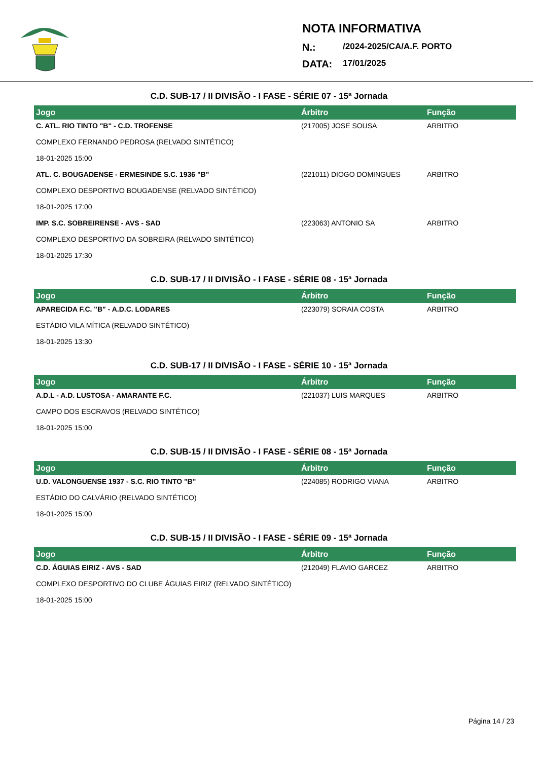NOTA INFORMATIVA
N.: /2024-2025/CA/A.F. PORTO
DATA: 17/01/2025
C.D. SUB-17 / II DIVISÃO - I FASE - SÉRIE 07 - 15ª Jornada
| Jogo | Árbitro | Função |
| --- | --- | --- |
| C. ATL. RIO TINTO "B" - C.D. TROFENSE COMPLEXO FERNANDO PEDROSA (RELVADO SINTÉTICO) 18-01-2025 15:00 | (217005) JOSE SOUSA | ARBITRO |
| ATL. C. BOUGADENSE - ERMESINDE S.C. 1936 "B" COMPLEXO DESPORTIVO BOUGADENSE (RELVADO SINTÉTICO) 18-01-2025 17:00 | (221011) DIOGO DOMINGUES | ARBITRO |
| IMP. S.C. SOBREIRENSE - AVS - SAD COMPLEXO DESPORTIVO DA SOBREIRA (RELVADO SINTÉTICO) 18-01-2025 17:30 | (223063) ANTONIO SA | ARBITRO |
C.D. SUB-17 / II DIVISÃO - I FASE - SÉRIE 08 - 15ª Jornada
| Jogo | Árbitro | Função |
| --- | --- | --- |
| APARECIDA F.C. "B" - A.D.C. LODARES ESTÁDIO VILA MÍTICA (RELVADO SINTÉTICO) 18-01-2025 13:30 | (223079) SORAIA COSTA | ARBITRO |
C.D. SUB-17 / II DIVISÃO - I FASE - SÉRIE 10 - 15ª Jornada
| Jogo | Árbitro | Função |
| --- | --- | --- |
| A.D.L - A.D. LUSTOSA - AMARANTE F.C. CAMPO DOS ESCRAVOS (RELVADO SINTÉTICO) 18-01-2025 15:00 | (221037) LUIS MARQUES | ARBITRO |
C.D. SUB-15 / II DIVISÃO - I FASE - SÉRIE 08 - 15ª Jornada
| Jogo | Árbitro | Função |
| --- | --- | --- |
| U.D. VALONGUENSE 1937 - S.C. RIO TINTO "B" ESTÁDIO DO CALVÁRIO (RELVADO SINTÉTICO) 18-01-2025 15:00 | (224085) RODRIGO VIANA | ARBITRO |
C.D. SUB-15 / II DIVISÃO - I FASE - SÉRIE 09 - 15ª Jornada
| Jogo | Árbitro | Função |
| --- | --- | --- |
| C.D. ÁGUIAS EIRIZ - AVS - SAD COMPLEXO DESPORTIVO DO CLUBE ÁGUIAS EIRIZ (RELVADO SINTÉTICO) 18-01-2025 15:00 | (212049) FLAVIO GARCEZ | ARBITRO |
Página 14 / 23